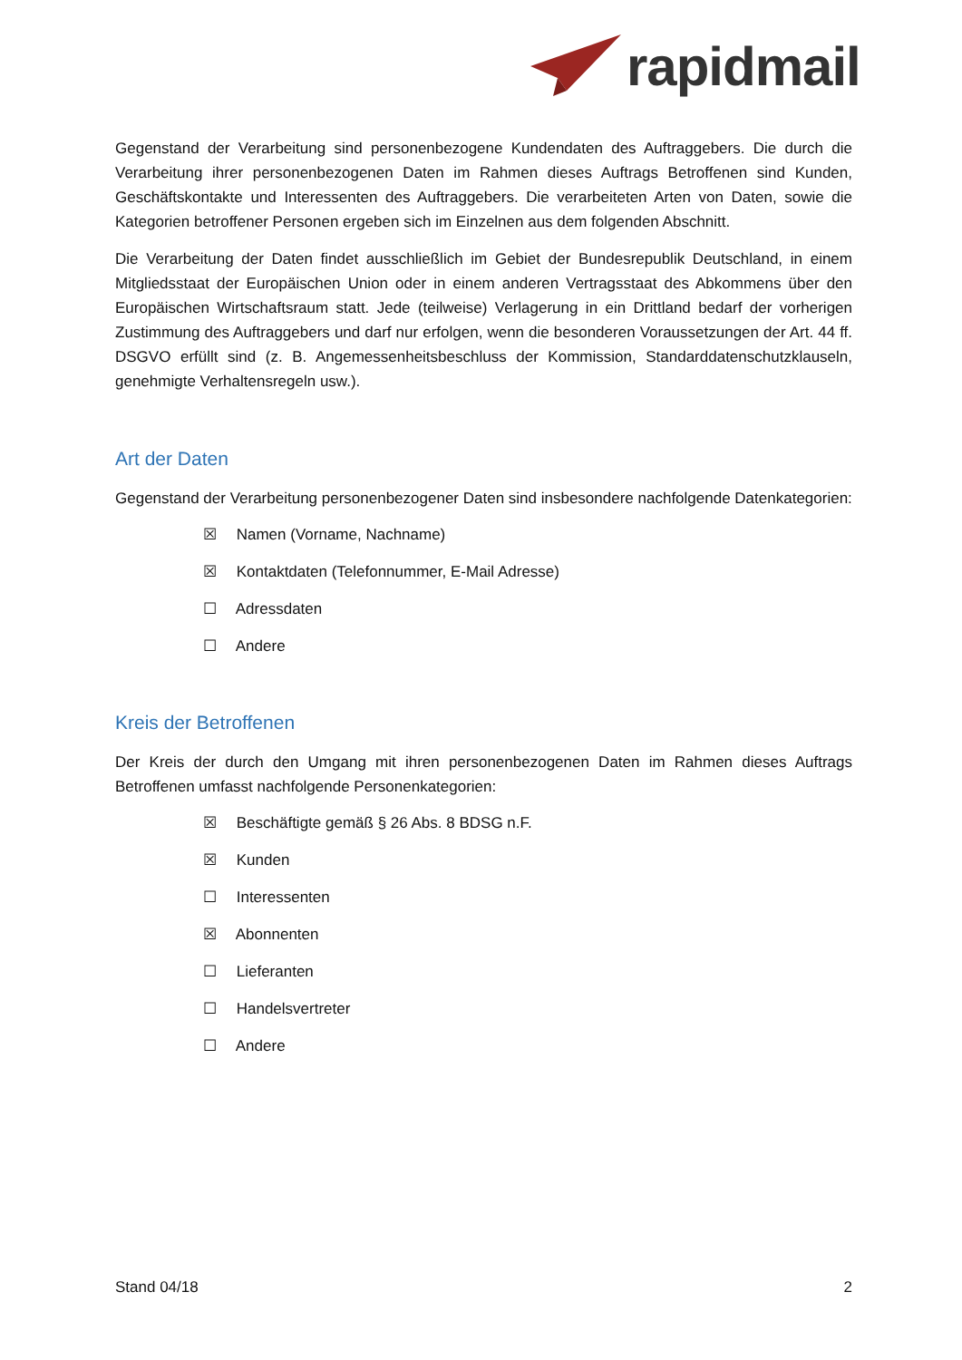rapidmail
Gegenstand der Verarbeitung sind personenbezogene Kundendaten des Auftraggebers. Die durch die Verarbeitung ihrer personenbezogenen Daten im Rahmen dieses Auftrags Betroffenen sind Kunden, Geschäftskontakte und Interessenten des Auftraggebers. Die verarbeiteten Arten von Daten, sowie die Kategorien betroffener Personen ergeben sich im Einzelnen aus dem folgenden Abschnitt.
Die Verarbeitung der Daten findet ausschließlich im Gebiet der Bundesrepublik Deutschland, in einem Mitgliedsstaat der Europäischen Union oder in einem anderen Vertragsstaat des Abkommens über den Europäischen Wirtschaftsraum statt. Jede (teilweise) Verlagerung in ein Drittland bedarf der vorherigen Zustimmung des Auftraggebers und darf nur erfolgen, wenn die besonderen Voraussetzungen der Art. 44 ff. DSGVO erfüllt sind (z. B. Angemessenheitsbeschluss der Kommission, Standarddatenschutzklauseln, genehmigte Verhaltensregeln usw.).
Art der Daten
Gegenstand der Verarbeitung personenbezogener Daten sind insbesondere nachfolgende Datenkategorien:
☒ Namen (Vorname, Nachname)
☒ Kontaktdaten (Telefonnummer, E-Mail Adresse)
☐ Adressdaten
☐ Andere
Kreis der Betroffenen
Der Kreis der durch den Umgang mit ihren personenbezogenen Daten im Rahmen dieses Auftrags Betroffenen umfasst nachfolgende Personenkategorien:
☒ Beschäftigte gemäß § 26 Abs. 8 BDSG n.F.
☒ Kunden
☐ Interessenten
☒ Abonnenten
☐ Lieferanten
☐ Handelsvertreter
☐ Andere
Stand 04/18 2